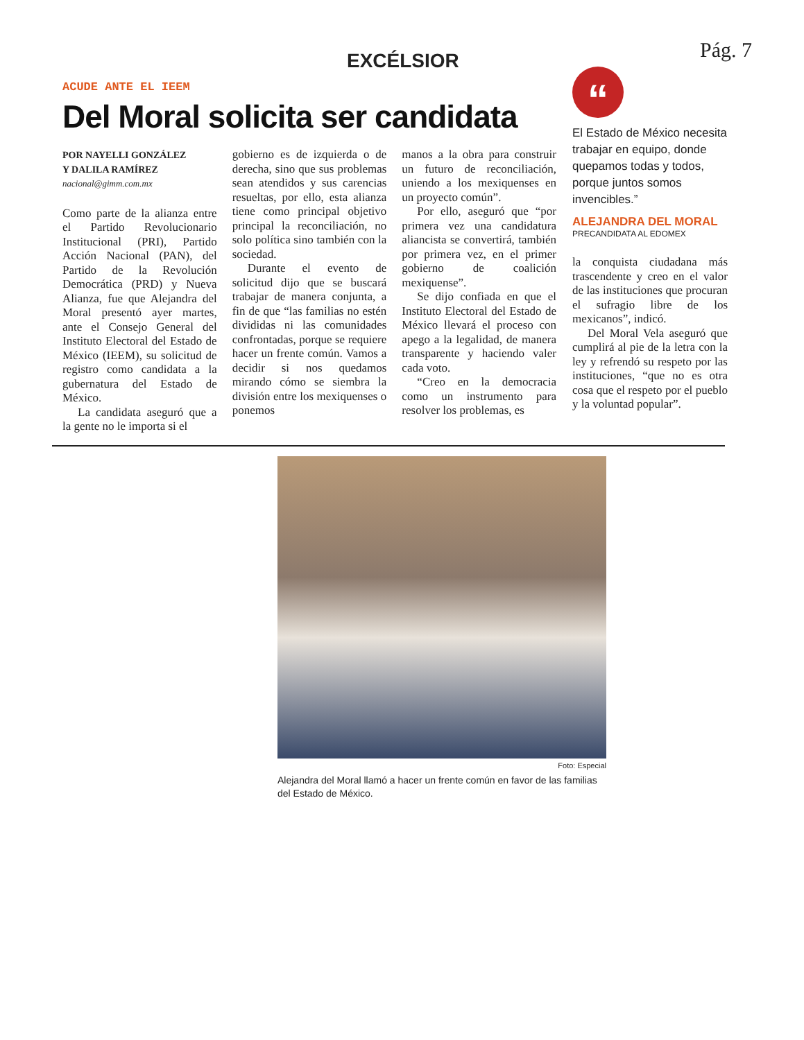EXCÉLSIOR
Pág. 7
ACUDE ANTE EL IEEM
Del Moral solicita ser candidata
POR NAYELLI GONZÁLEZ
Y DALILA RAMÍREZ
nacional@gimm.com.mx
Como parte de la alianza entre el Partido Revolucionario Institucional (PRI), Partido Acción Nacional (PAN), del Partido de la Revolución Democrática (PRD) y Nueva Alianza, fue que Alejandra del Moral presentó ayer martes, ante el Consejo General del Instituto Electoral del Estado de México (IEEM), su solicitud de registro como candidata a la gubernatura del Estado de México.
La candidata aseguró que a la gente no le importa si el
gobierno es de izquierda o de derecha, sino que sus problemas sean atendidos y sus carencias resueltas, por ello, esta alianza tiene como principal objetivo principal la reconciliación, no solo política sino también con la sociedad.
Durante el evento de solicitud dijo que se buscará trabajar de manera conjunta, a fin de que “las familias no estén divididas ni las comunidades confrontadas, porque se requiere hacer un frente común. Vamos a decidir si nos quedamos mirando cómo se siembra la división entre los mexiquenses o ponemos
manos a la obra para construir un futuro de reconciliación, uniendo a los mexiquenses en un proyecto común”.
Por ello, aseguró que “por primera vez una candidatura aliancista se convertirá, también por primera vez, en el primer gobierno de coalición mexiquense”.
Se dijo confiada en que el Instituto Electoral del Estado de México llevará el proceso con apego a la legalidad, de manera transparente y haciendo valer cada voto.
“Creo en la democracia como un instrumento para resolver los problemas, es
“
El Estado de México necesita trabajar en equipo, donde quepamos todas y todos, porque juntos somos invencibles.”
ALEJANDRA DEL MORAL
PRECANDIDATA AL EDOMEX
la conquista ciudadana más trascendente y creo en el valor de las instituciones que procuran el sufragio libre de los mexicanos”, indicó.
Del Moral Vela aseguró que cumplirá al pie de la letra con la ley y refrendó su respeto por las instituciones, “que no es otra cosa que el respeto por el pueblo y la voluntad popular”.
Foto: Especial
Alejandra del Moral llamó a hacer un frente común en favor de las familias del Estado de México.